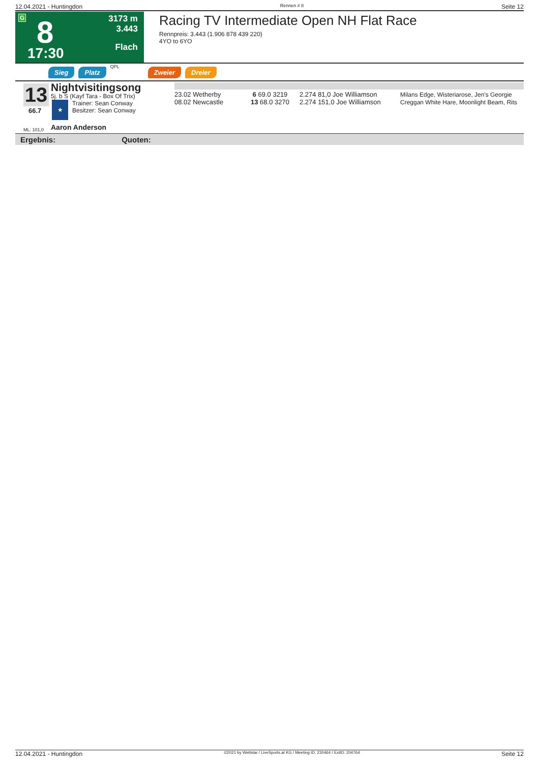12.04.2021 - Huntingdon Rennen # 8 Seite 12
G 8
17:30
3173 m
3.443
Flach
Racing TV Intermediate Open NH Flat Race
Rennpreis: 3.443 (1.906 878 439 220)
4YO to 6YO
Sieg Platz QPL Zweier Dreier
13
66.7
ML: 101,0
Nightvisitingsong
5j. b S (Kayf Tara - Box Of Trix)
★
Trainer: Sean Conway
Besitzer: Sean Conway
Aaron Anderson
| 23.02 Wetherby | 6 69.0 3219 | 2.274 81,0 Joe Williamson | Milans Edge, Wisteriarose, Jen's Georgie |
| 08.02 Newcastle | 13 68.0 3270 | 2.274 151,0 Joe Williamson | Creggan White Hare, Moonlight Beam, Rits |
Ergebnis: Quoten:
12.04.2021 - Huntingdon ©2021 by Wettstar / LiveSports.at KG / Meeting ID: 230464 / ExtID: 204764 Seite 12